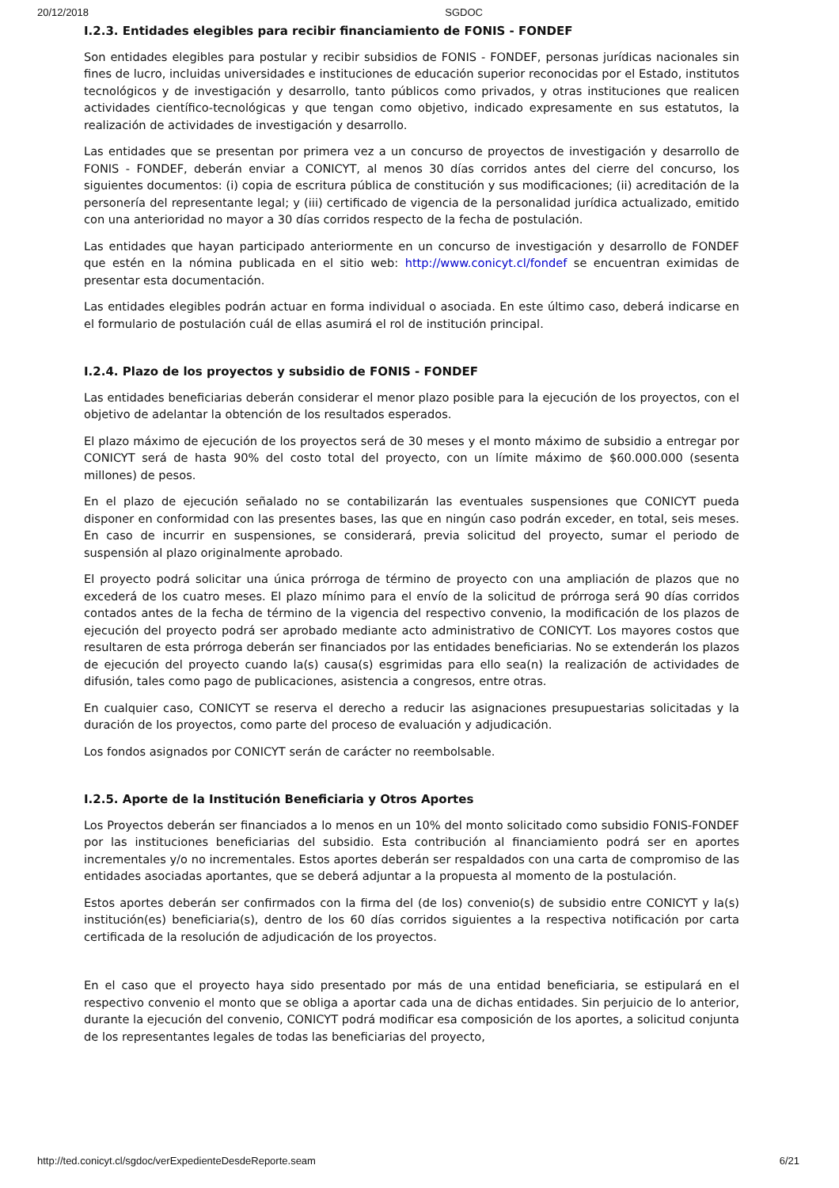20/12/2018 SGDOC
I.2.3. Entidades elegibles para recibir financiamiento de FONIS - FONDEF
Son entidades elegibles para postular y recibir subsidios de FONIS - FONDEF, personas jurídicas nacionales sin fines de lucro, incluidas universidades e instituciones de educación superior reconocidas por el Estado, institutos tecnológicos y de investigación y desarrollo, tanto públicos como privados, y otras instituciones que realicen actividades científico-tecnológicas y que tengan como objetivo, indicado expresamente en sus estatutos, la realización de actividades de investigación y desarrollo.
Las entidades que se presentan por primera vez a un concurso de proyectos de investigación y desarrollo de FONIS - FONDEF, deberán enviar a CONICYT, al menos 30 días corridos antes del cierre del concurso, los siguientes documentos: (i) copia de escritura pública de constitución y sus modificaciones; (ii) acreditación de la personería del representante legal; y (iii) certificado de vigencia de la personalidad jurídica actualizado, emitido con una anterioridad no mayor a 30 días corridos respecto de la fecha de postulación.
Las entidades que hayan participado anteriormente en un concurso de investigación y desarrollo de FONDEF que estén en la nómina publicada en el sitio web: http://www.conicyt.cl/fondef se encuentran eximidas de presentar esta documentación.
Las entidades elegibles podrán actuar en forma individual o asociada. En este último caso, deberá indicarse en el formulario de postulación cuál de ellas asumirá el rol de institución principal.
I.2.4. Plazo de los proyectos y subsidio de FONIS - FONDEF
Las entidades beneficiarias deberán considerar el menor plazo posible para la ejecución de los proyectos, con el objetivo de adelantar la obtención de los resultados esperados.
El plazo máximo de ejecución de los proyectos será de 30 meses y el monto máximo de subsidio a entregar por CONICYT será de hasta 90% del costo total del proyecto, con un límite máximo de $60.000.000 (sesenta millones) de pesos.
En el plazo de ejecución señalado no se contabilizarán las eventuales suspensiones que CONICYT pueda disponer en conformidad con las presentes bases, las que en ningún caso podrán exceder, en total, seis meses. En caso de incurrir en suspensiones, se considerará, previa solicitud del proyecto, sumar el periodo de suspensión al plazo originalmente aprobado.
El proyecto podrá solicitar una única prórroga de término de proyecto con una ampliación de plazos que no excederá de los cuatro meses. El plazo mínimo para el envío de la solicitud de prórroga será 90 días corridos contados antes de la fecha de término de la vigencia del respectivo convenio, la modificación de los plazos de ejecución del proyecto podrá ser aprobado mediante acto administrativo de CONICYT. Los mayores costos que resultaren de esta prórroga deberán ser financiados por las entidades beneficiarias. No se extenderán los plazos de ejecución del proyecto cuando la(s) causa(s) esgrimidas para ello sea(n) la realización de actividades de difusión, tales como pago de publicaciones, asistencia a congresos, entre otras.
En cualquier caso, CONICYT se reserva el derecho a reducir las asignaciones presupuestarias solicitadas y la duración de los proyectos, como parte del proceso de evaluación y adjudicación.
Los fondos asignados por CONICYT serán de carácter no reembolsable.
I.2.5. Aporte de la Institución Beneficiaria y Otros Aportes
Los Proyectos deberán ser financiados a lo menos en un 10% del monto solicitado como subsidio FONIS-FONDEF por las instituciones beneficiarias del subsidio. Esta contribución al financiamiento podrá ser en aportes incrementales y/o no incrementales. Estos aportes deberán ser respaldados con una carta de compromiso de las entidades asociadas aportantes, que se deberá adjuntar a la propuesta al momento de la postulación.
Estos aportes deberán ser confirmados con la firma del (de los) convenio(s) de subsidio entre CONICYT y la(s) institución(es) beneficiaria(s), dentro de los 60 días corridos siguientes a la respectiva notificación por carta certificada de la resolución de adjudicación de los proyectos.
En el caso que el proyecto haya sido presentado por más de una entidad beneficiaria, se estipulará en el respectivo convenio el monto que se obliga a aportar cada una de dichas entidades. Sin perjuicio de lo anterior, durante la ejecución del convenio, CONICYT podrá modificar esa composición de los aportes, a solicitud conjunta de los representantes legales de todas las beneficiarias del proyecto,
http://ted.conicyt.cl/sgdoc/verExpedienteDesdeReporte.seam 6/21